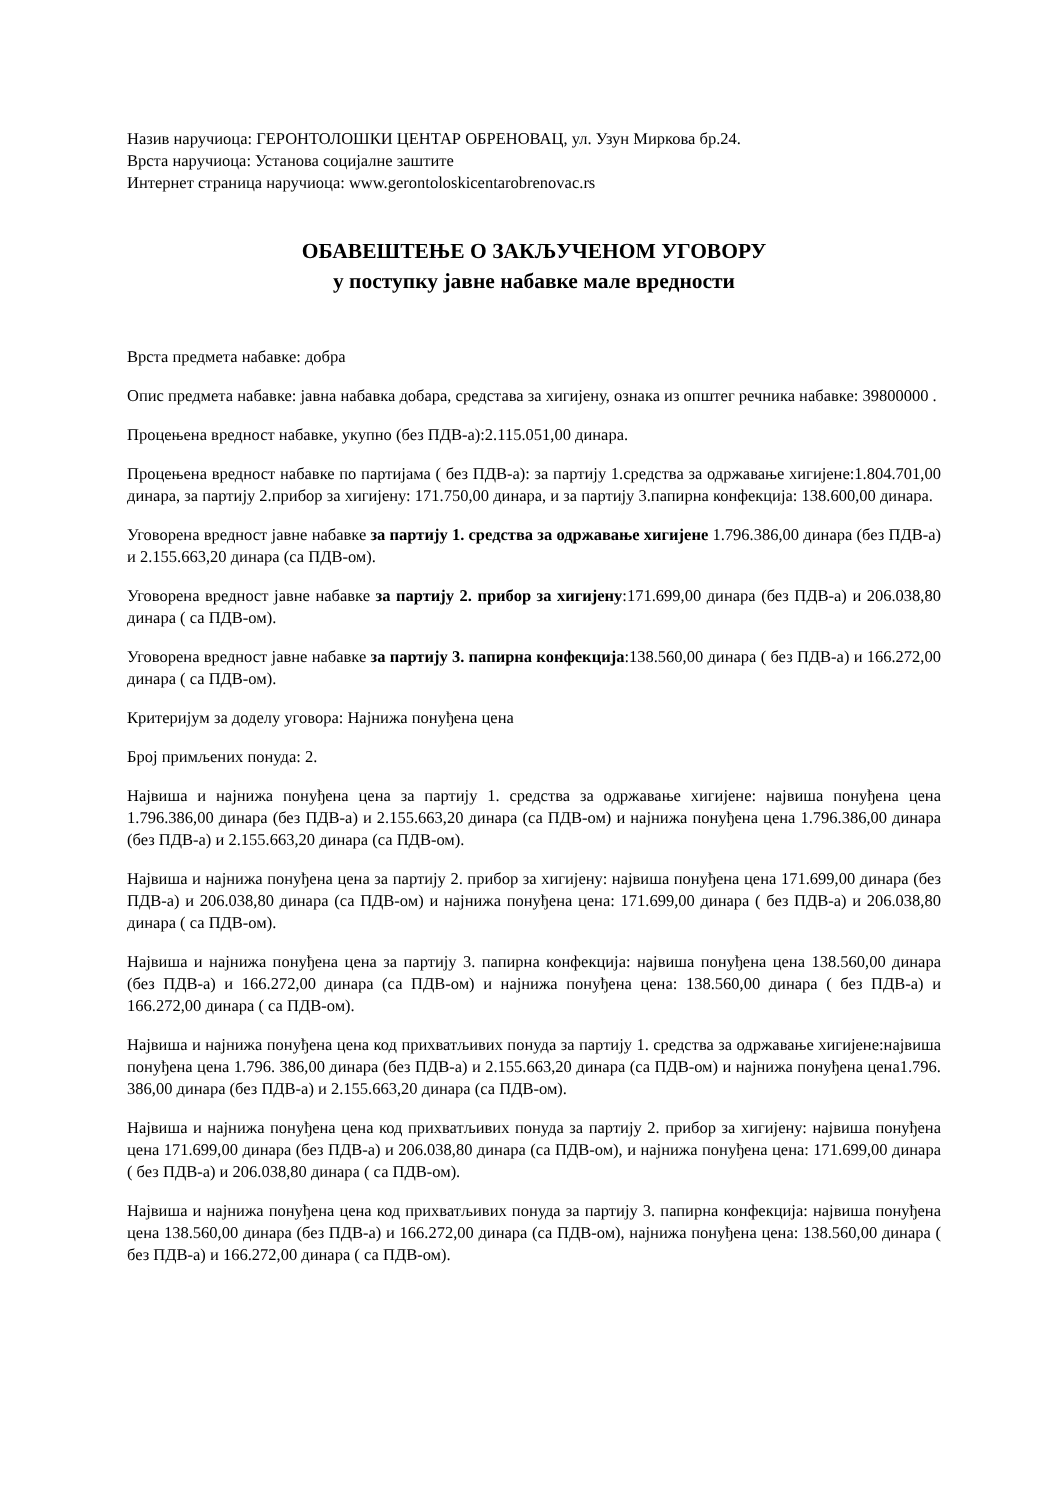Назив наручиоца: ГЕРОНТОЛОШКИ ЦЕНТАР ОБРЕНОВАЦ, ул. Узун Миркова бр.24.
Врста наручиоца: Установа социјалне заштите
Интернет страница наручиоца: www.gerontoloskicentarobrenovac.rs
ОБАВЕШТЕЊЕ О ЗАКЉУЧЕНОМ УГОВОРУ
у поступку јавне набавке мале вредности
Врста предмета набавке: добра
Опис предмета набавке: јавна набавка добара, средстава за хигијену, ознака из општег речника набавке: 39800000 .
Процењена вредност набавке, укупно (без ПДВ-а):2.115.051,00 динара.
Процењена вредност набавке по партијама ( без ПДВ-а): за партију 1.средства за одржавање хигијене:1.804.701,00 динара, за партију 2.прибор за хигијену: 171.750,00 динара, и за партију 3.папирна конфекција: 138.600,00 динара.
Уговорена вредност јавне набавке за партију 1. средства за одржавање хигијене 1.796.386,00 динара (без ПДВ-а) и 2.155.663,20 динара (са ПДВ-ом).
Уговорена вредност јавне набавке за партију 2. прибор за хигијену:171.699,00 динара (без ПДВ-а) и 206.038,80 динара ( са ПДВ-ом).
Уговорена вредност јавне набавке за партију 3. папирна конфекција:138.560,00 динара ( без ПДВ-а) и 166.272,00 динара ( са ПДВ-ом).
Критеријум за доделу уговора: Најнижа понуђена цена
Број примљених понуда: 2.
Највиша и најнижа понуђена цена за партију 1. средства за одржавање хигијене: највиша понуђена цена 1.796.386,00 динара (без ПДВ-а) и 2.155.663,20 динара (са ПДВ-ом) и најнижа понуђена цена 1.796.386,00 динара (без ПДВ-а) и 2.155.663,20 динара (са ПДВ-ом).
Највиша и најнижа понуђена цена за партију 2. прибор за хигијену: највиша понуђена цена 171.699,00 динара (без ПДВ-а) и 206.038,80 динара (са ПДВ-ом) и најнижа понуђена цена: 171.699,00 динара ( без ПДВ-а) и 206.038,80 динара ( са ПДВ-ом).
Највиша и најнижа понуђена цена за партију 3. папирна конфекција: највиша понуђена цена 138.560,00 динара (без ПДВ-а) и 166.272,00 динара (са ПДВ-ом) и најнижа понуђена цена: 138.560,00 динара ( без ПДВ-а) и 166.272,00 динара ( са ПДВ-ом).
Највиша и најнижа понуђена цена код прихватљивих понуда за партију 1. средства за одржавање хигијене:највиша понуђена цена 1.796. 386,00 динара (без ПДВ-а) и 2.155.663,20 динара (са ПДВ-ом) и најнижа понуђена цена1.796. 386,00 динара (без ПДВ-а) и 2.155.663,20 динара (са ПДВ-ом).
Највиша и најнижа понуђена цена код прихватљивих понуда за партију 2. прибор за хигијену: највиша понуђена цена 171.699,00 динара (без ПДВ-а) и 206.038,80 динара (са ПДВ-ом), и најнижа понуђена цена: 171.699,00 динара ( без ПДВ-а) и 206.038,80 динара ( са ПДВ-ом).
Највиша и најнижа понуђена цена код прихватљивих понуда за партију 3. папирна конфекција: највиша понуђена цена 138.560,00 динара (без ПДВ-а) и 166.272,00 динара (са ПДВ-ом), најнижа понуђена цена: 138.560,00 динара ( без ПДВ-а) и 166.272,00 динара ( са ПДВ-ом).